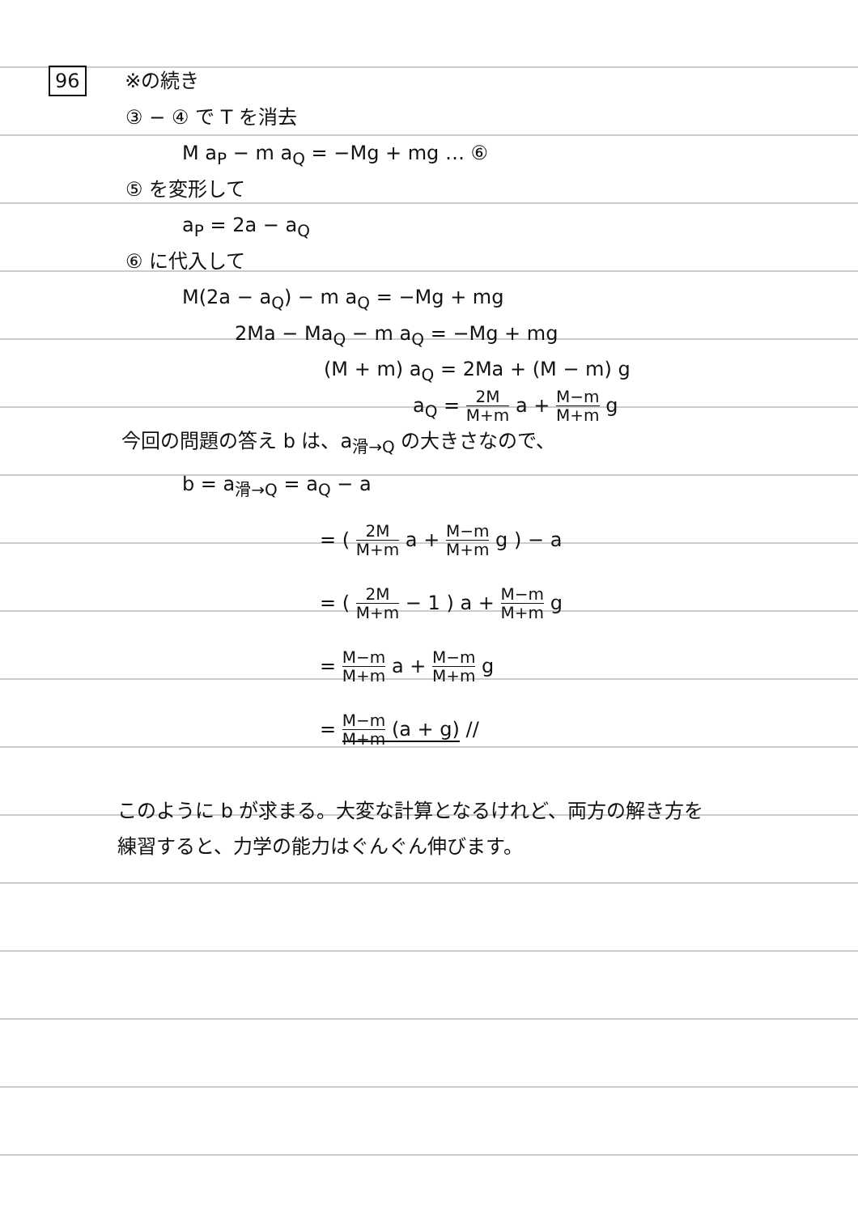96 ※の続き
③ − ④ で T を消去
M a<sub>P</sub> − m a<sub>Q</sub> = −Mg + mg … ⑥
⑤ を変形して
a<sub>P</sub> = 2a − a<sub>Q</sub>
⑥ に代入して
M(2a − a<sub>Q</sub>) − m a<sub>Q</sub> = −Mg + mg
2Ma − Ma<sub>Q</sub> − m a<sub>Q</sub> = −Mg + mg
(M + m) a<sub>Q</sub> = 2Ma + (M − m) g
a<sub>Q</sub> = 2M M+m a + M−m M+m g
今回の問題の答え b は、a<sub>滑→Q</sub> の大きさなので、
b = a<sub>滑→Q</sub> = a<sub>Q</sub> − a
= ( 2M M+m a + M−m M+m g ) − a
= ( 2M M+m − 1 ) a + M−m M+m g
= M−m M+m a + M−m M+m g
= M−m M+m (a + g) //
このように b が求まる。大変な計算となるけれど、両方の解き方を
練習すると、力学の能力はぐんぐん伸びます。